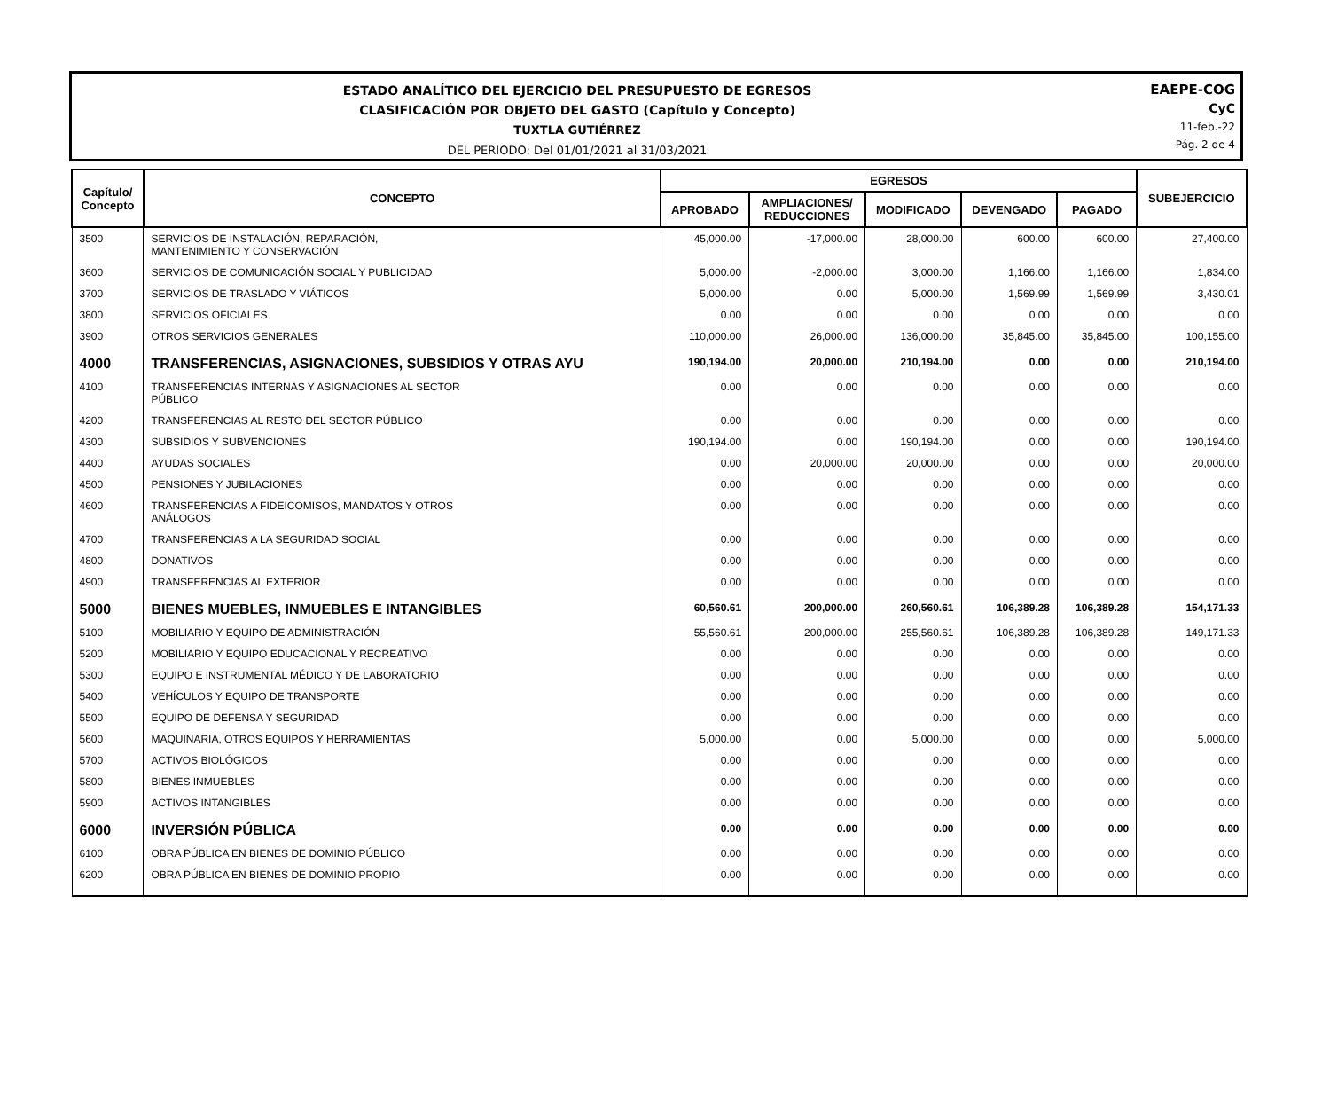ESTADO ANALÍTICO DEL EJERCICIO DEL PRESUPUESTO DE EGRESOS
CLASIFICACIÓN POR OBJETO DEL GASTO (Capítulo y Concepto)
TUXTLA GUTIÉRREZ
DEL PERIODO: Del 01/01/2021 al 31/03/2021
EAEPE-COG
CyC
11-feb.-22
Pág. 2 de 4
| Capítulo/ Concepto | CONCEPTO | EGRESOS | | | | | SUBEJERCICIO |
| --- | --- | --- | --- | --- | --- | --- | --- |
| | | APROBADO | AMPLIACIONES/ REDUCCIONES | MODIFICADO | DEVENGADO | PAGADO | |
| 3500 | SERVICIOS DE INSTALACIÓN, REPARACIÓN, MANTENIMIENTO Y CONSERVACIÓN | 45,000.00 | -17,000.00 | 28,000.00 | 600.00 | 600.00 | 27,400.00 |
| 3600 | SERVICIOS DE COMUNICACIÓN SOCIAL Y PUBLICIDAD | 5,000.00 | -2,000.00 | 3,000.00 | 1,166.00 | 1,166.00 | 1,834.00 |
| 3700 | SERVICIOS DE TRASLADO Y VIÁTICOS | 5,000.00 | 0.00 | 5,000.00 | 1,569.99 | 1,569.99 | 3,430.01 |
| 3800 | SERVICIOS OFICIALES | 0.00 | 0.00 | 0.00 | 0.00 | 0.00 | 0.00 |
| 3900 | OTROS SERVICIOS GENERALES | 110,000.00 | 26,000.00 | 136,000.00 | 35,845.00 | 35,845.00 | 100,155.00 |
| 4000 | TRANSFERENCIAS, ASIGNACIONES, SUBSIDIOS Y OTRAS AYU | 190,194.00 | 20,000.00 | 210,194.00 | 0.00 | 0.00 | 210,194.00 |
| 4100 | TRANSFERENCIAS INTERNAS Y ASIGNACIONES AL SECTOR PÚBLICO | 0.00 | 0.00 | 0.00 | 0.00 | 0.00 | 0.00 |
| 4200 | TRANSFERENCIAS AL RESTO DEL SECTOR PÚBLICO | 0.00 | 0.00 | 0.00 | 0.00 | 0.00 | 0.00 |
| 4300 | SUBSIDIOS Y SUBVENCIONES | 190,194.00 | 0.00 | 190,194.00 | 0.00 | 0.00 | 190,194.00 |
| 4400 | AYUDAS SOCIALES | 0.00 | 20,000.00 | 20,000.00 | 0.00 | 0.00 | 20,000.00 |
| 4500 | PENSIONES Y JUBILACIONES | 0.00 | 0.00 | 0.00 | 0.00 | 0.00 | 0.00 |
| 4600 | TRANSFERENCIAS A FIDEICOMISOS, MANDATOS Y OTROS ANÁLOGOS | 0.00 | 0.00 | 0.00 | 0.00 | 0.00 | 0.00 |
| 4700 | TRANSFERENCIAS A LA SEGURIDAD SOCIAL | 0.00 | 0.00 | 0.00 | 0.00 | 0.00 | 0.00 |
| 4800 | DONATIVOS | 0.00 | 0.00 | 0.00 | 0.00 | 0.00 | 0.00 |
| 4900 | TRANSFERENCIAS AL EXTERIOR | 0.00 | 0.00 | 0.00 | 0.00 | 0.00 | 0.00 |
| 5000 | BIENES MUEBLES, INMUEBLES E INTANGIBLES | 60,560.61 | 200,000.00 | 260,560.61 | 106,389.28 | 106,389.28 | 154,171.33 |
| 5100 | MOBILIARIO Y EQUIPO DE ADMINISTRACIÓN | 55,560.61 | 200,000.00 | 255,560.61 | 106,389.28 | 106,389.28 | 149,171.33 |
| 5200 | MOBILIARIO Y EQUIPO EDUCACIONAL Y RECREATIVO | 0.00 | 0.00 | 0.00 | 0.00 | 0.00 | 0.00 |
| 5300 | EQUIPO E INSTRUMENTAL MÉDICO Y DE LABORATORIO | 0.00 | 0.00 | 0.00 | 0.00 | 0.00 | 0.00 |
| 5400 | VEHÍCULOS Y EQUIPO DE TRANSPORTE | 0.00 | 0.00 | 0.00 | 0.00 | 0.00 | 0.00 |
| 5500 | EQUIPO DE DEFENSA Y SEGURIDAD | 0.00 | 0.00 | 0.00 | 0.00 | 0.00 | 0.00 |
| 5600 | MAQUINARIA, OTROS EQUIPOS Y HERRAMIENTAS | 5,000.00 | 0.00 | 5,000.00 | 0.00 | 0.00 | 5,000.00 |
| 5700 | ACTIVOS BIOLÓGICOS | 0.00 | 0.00 | 0.00 | 0.00 | 0.00 | 0.00 |
| 5800 | BIENES INMUEBLES | 0.00 | 0.00 | 0.00 | 0.00 | 0.00 | 0.00 |
| 5900 | ACTIVOS INTANGIBLES | 0.00 | 0.00 | 0.00 | 0.00 | 0.00 | 0.00 |
| 6000 | INVERSIÓN PÚBLICA | 0.00 | 0.00 | 0.00 | 0.00 | 0.00 | 0.00 |
| 6100 | OBRA PÚBLICA EN BIENES DE DOMINIO PÚBLICO | 0.00 | 0.00 | 0.00 | 0.00 | 0.00 | 0.00 |
| 6200 | OBRA PÚBLICA EN BIENES DE DOMINIO PROPIO | 0.00 | 0.00 | 0.00 | 0.00 | 0.00 | 0.00 |